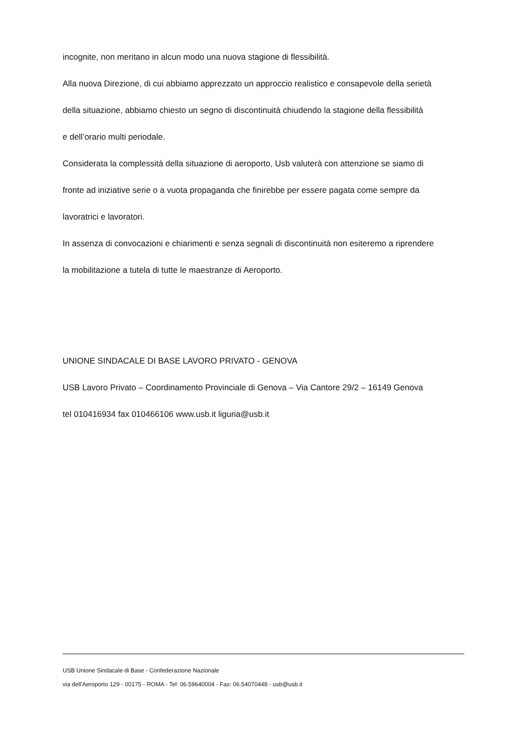incognite, non meritano in alcun modo una nuova stagione di flessibilità.
Alla nuova Direzione, di cui abbiamo apprezzato un approccio realistico e consapevole della serietà
della situazione, abbiamo chiesto un segno di discontinuità chiudendo la stagione della flessibilità
e dell’orario multi periodale.
Considerata la complessità della situazione di aeroporto, Usb valuterà con attenzione se siamo di
fronte ad iniziative serie o a vuota propaganda che finirebbe per essere pagata come sempre da
lavoratrici e lavoratori.
In assenza di convocazioni e chiarimenti e senza segnali di discontinuità non esiteremo a riprendere
la mobilitazione a tutela di tutte le maestranze di Aeroporto.
UNIONE SINDACALE DI BASE LAVORO PRIVATO - GENOVA
USB Lavoro Privato – Coordinamento Provinciale di Genova – Via Cantore 29/2 – 16149 Genova
tel 010416934 fax 010466106 www.usb.it liguria@usb.it
USB Unione Sindacale di Base - Confederazione Nazionale
via dell'Aeroporto 129 - 00175 - ROMA - Tel: 06.59640004 - Fax: 06.54070448 - usb@usb.it